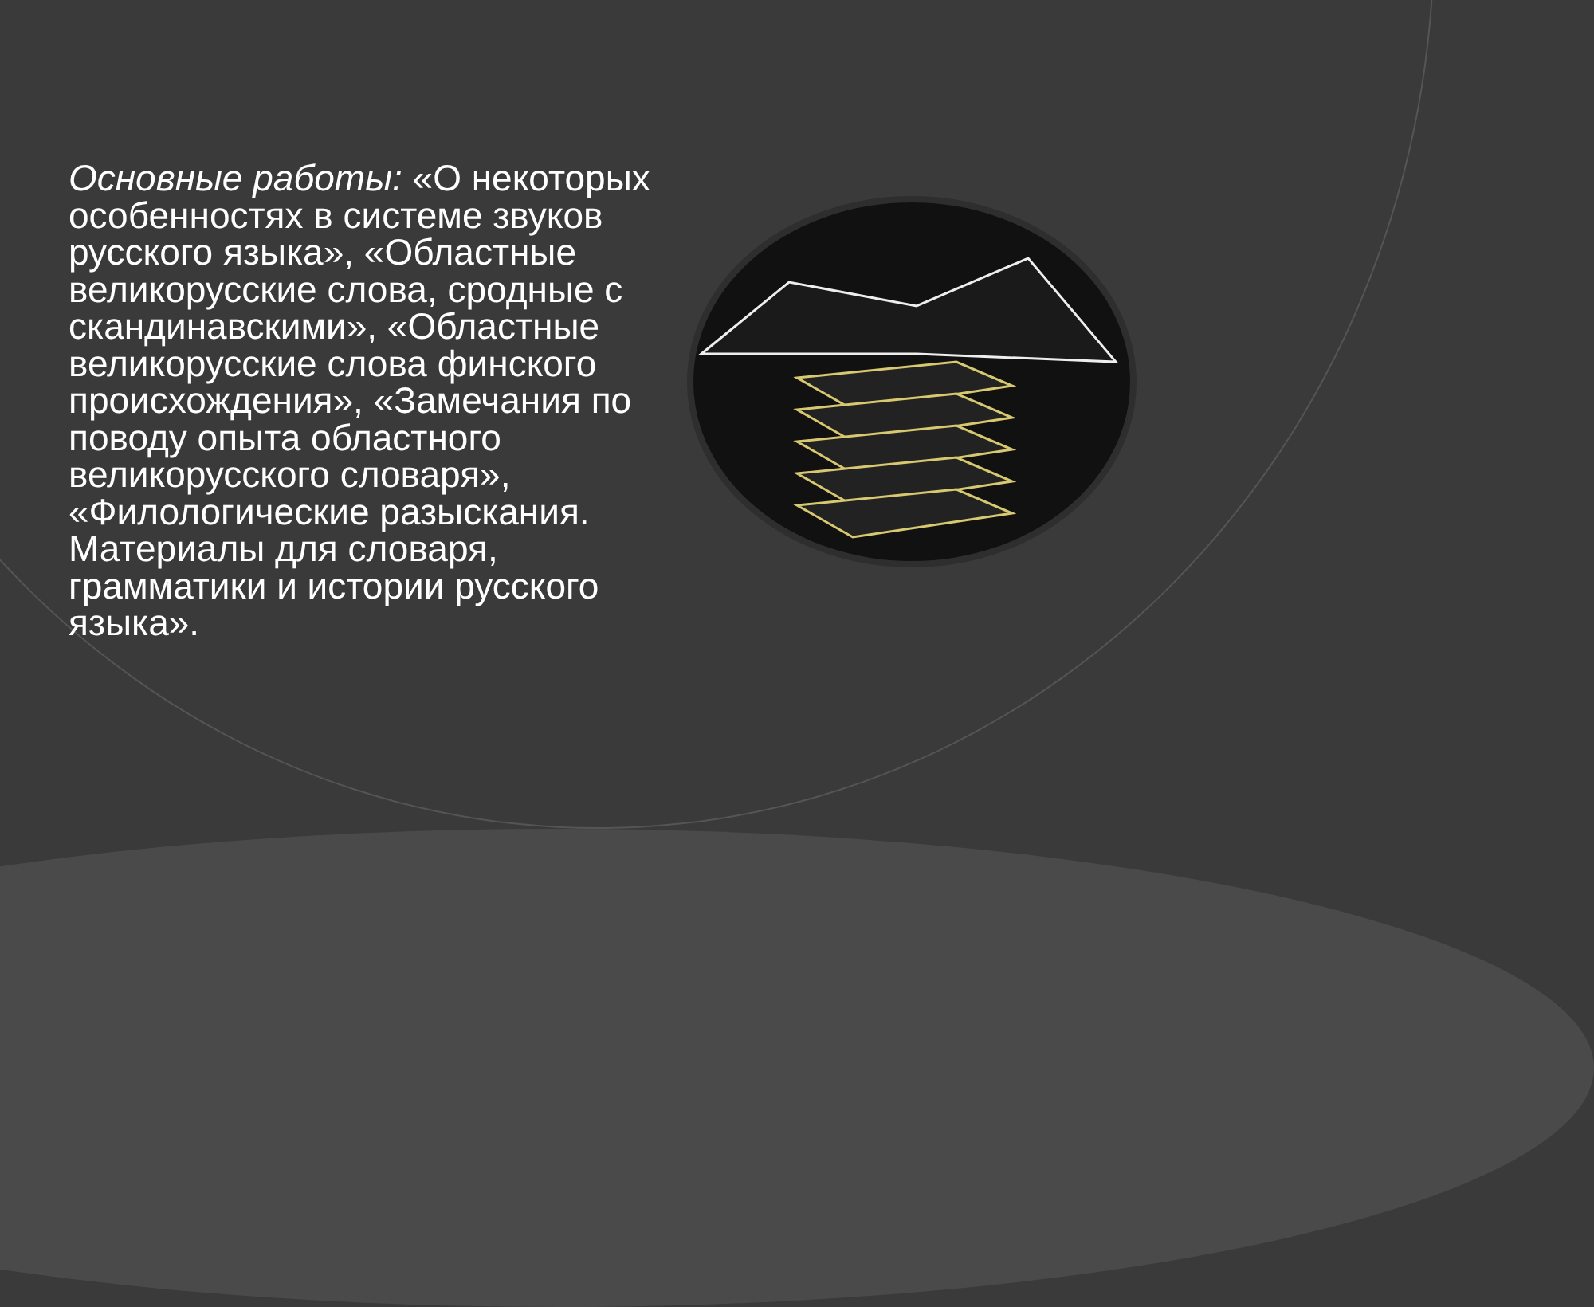Основные работы: «О некоторых особенностях в системе звуков русского языка», «Областные великорусские слова, сродные с скандинавскими», «Областные великорусские слова финского происхождения», «Замечания по поводу опыта областного великорусского словаря», «Филологические разыскания. Материалы для словаря, грамматики и истории русского языка».